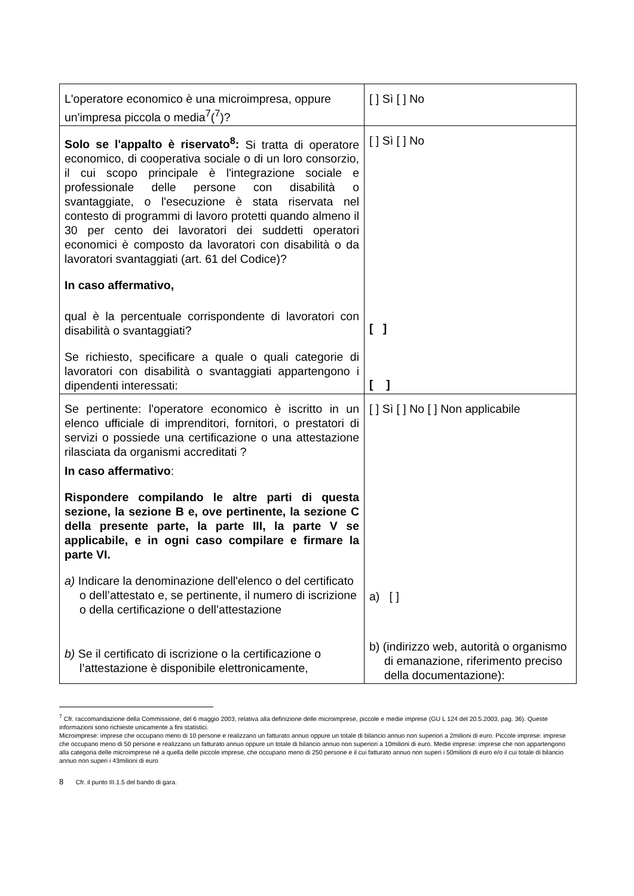| L'operatore economico è una microimpresa, oppure un'impresa piccola o media<sup>7</sup>(<sup>7</sup>)? | [ ] Sì [ ] No |
| Solo se l'appalto è riservato<sup>8</sup>: Si tratta di operatore economico, di cooperativa sociale o di un loro consorzio, il cui scopo principale è l'integrazione sociale e professionale delle persone con disabilità o svantaggiate, o l'esecuzione è stata riservata nel contesto di programmi di lavoro protetti quando almeno il 30 per cento dei lavoratori dei suddetti operatori economici è composto da lavoratori con disabilità o da lavoratori svantaggiati (art. 61 del Codice)? In caso affermativo, qual è la percentuale corrispondente di lavoratori con disabilità o svantaggiati? Se richiesto, specificare a quale o quali categorie di lavoratori con disabilità o svantaggiati appartengono i dipendenti interessati: | [ ] Sì [ ] No [ ] [ ] |
| Se pertinente: l'operatore economico è iscritto in un elenco ufficiale di imprenditori, fornitori, o prestatori di servizi o possiede una certificazione o una attestazione rilasciata da organismi accreditati ? In caso affermativo : Rispondere compilando le altre parti di questa sezione, la sezione B e, ove pertinente, la sezione C della presente parte, la parte III, la parte V se applicabile, e in ogni caso compilare e firmare la parte VI. a) Indicare la denominazione dell'elenco o del certificato o dell’attestato e, se pertinente, il numero di iscrizione o della certificazione o dell’attestazione b) Se il certificato di iscrizione o la certificazione o l’attestazione è disponibile elettronicamente, | [ ] Sì [ ] No [ ] Non applicabile a) [ ] b) (indirizzo web, autorità o organismo di emanazione, riferimento preciso della documentazione): |
<sup>7</sup> Cfr. raccomandazione della Commissione, del 6 maggio 2003, relativa alla definizione delle microimprese, piccole e medie imprese (GU L 124 del 20.5.2003, pag. 36). Queste informazioni sono richieste unicamente a fini statistici.
Microimprese: imprese che occupano meno di 10 persone e realizzano un fatturato annuo oppure un totale di bilancio annuo non superiori a 2milioni di euro. Piccole imprese: imprese che occupano meno di 50 persone e realizzano un fatturato annuo oppure un totale di bilancio annuo non superiori a 10milioni di euro. Medie imprese: imprese che non appartengono alla categoria delle microimprese né a quella delle piccole imprese, che occupano meno di 250 persone e il cui fatturato annuo non superi i 50milioni di euro e/o il cui totale di bilancio annuo non superi i 43milioni di euro
8 Cfr. il punto III.1.5 del bando di gara.